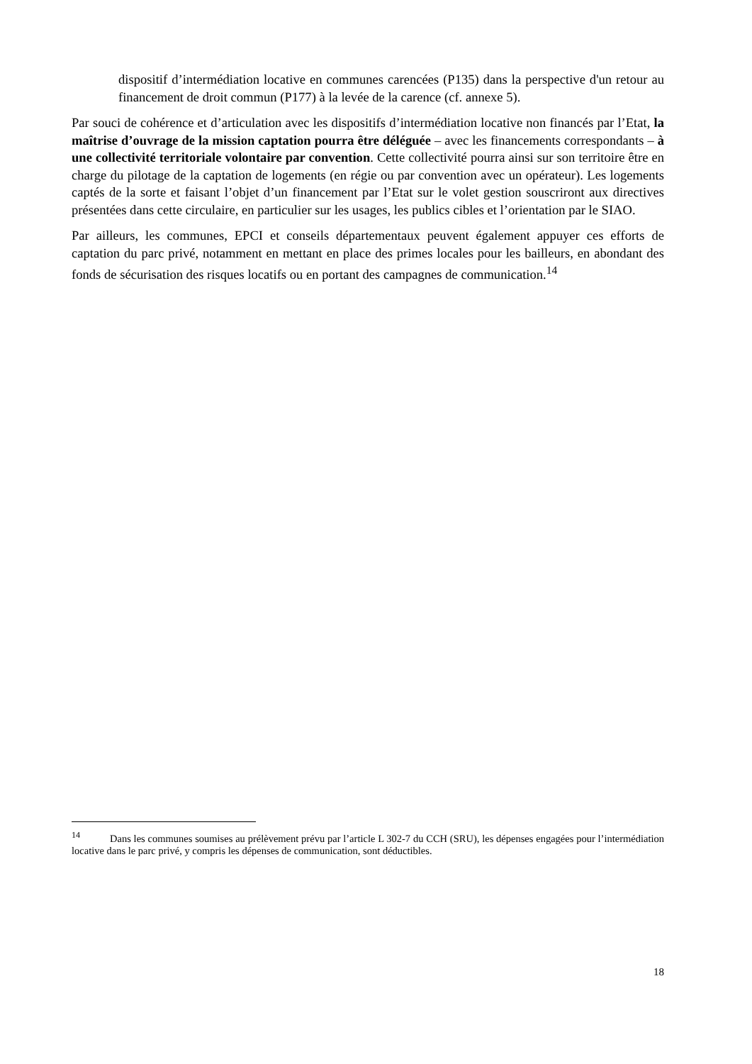dispositif d’intermédiation locative en communes carencées (P135) dans la perspective d'un retour au financement de droit commun (P177) à la levée de la carence (cf. annexe 5).
Par souci de cohérence et d’articulation avec les dispositifs d’intermédiation locative non financés par l’Etat, la maîtrise d’ouvrage de la mission captation pourra être déléguée – avec les financements correspondants – à une collectivité territoriale volontaire par convention. Cette collectivité pourra ainsi sur son territoire être en charge du pilotage de la captation de logements (en régie ou par convention avec un opérateur). Les logements captés de la sorte et faisant l’objet d’un financement par l’Etat sur le volet gestion souscriront aux directives présentées dans cette circulaire, en particulier sur les usages, les publics cibles et l’orientation par le SIAO.
Par ailleurs, les communes, EPCI et conseils départementaux peuvent également appuyer ces efforts de captation du parc privé, notamment en mettant en place des primes locales pour les bailleurs, en abondant des fonds de sécurisation des risques locatifs ou en portant des campagnes de communication.<sup>14</sup>
<sup>14</sup> Dans les communes soumises au prélèvement prévu par l’article L 302-7 du CCH (SRU), les dépenses engagées pour l’intermédiation locative dans le parc privé, y compris les dépenses de communication, sont déductibles.
18